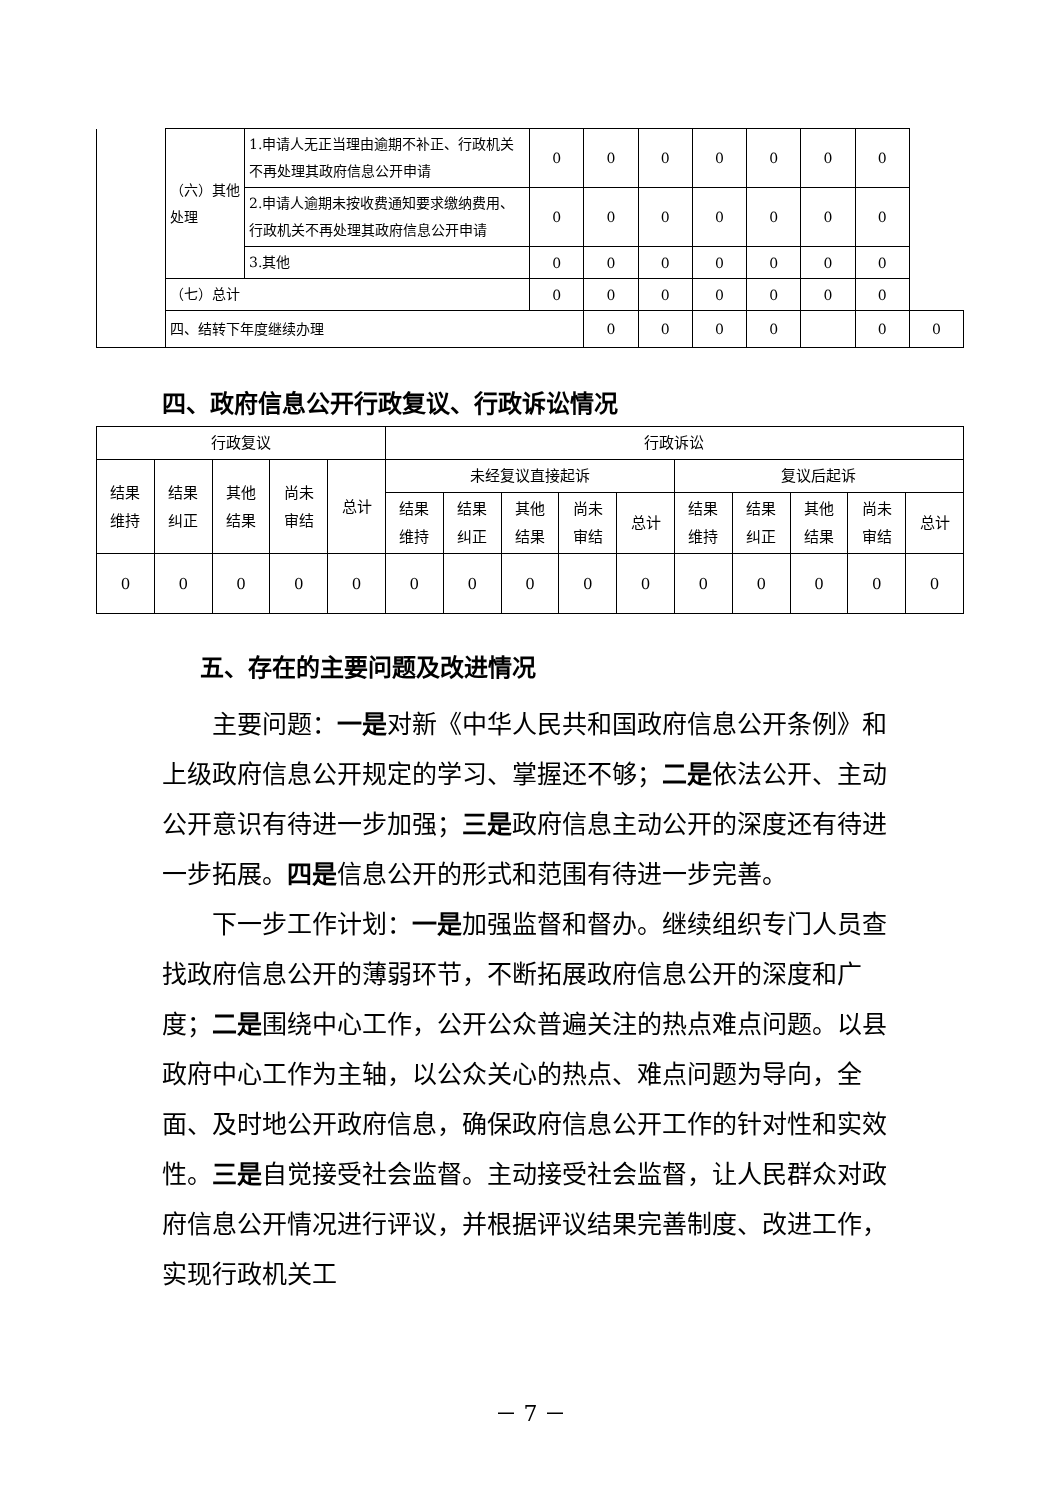| | （六）其他处理 | 1.申请人无正当理由逾期不补正、行政机关不再处理其政府信息公开申请 | 0 | 0 | 0 | 0 | 0 | 0 | 0 | |
| | | 2.申请人逾期未按收费通知要求缴纳费用、行政机关不再处理其政府信息公开申请 | 0 | 0 | 0 | 0 | 0 | 0 | 0 | |
| | | 3.其他 | 0 | 0 | 0 | 0 | 0 | 0 | 0 | |
| | （七）总计 | | 0 | 0 | 0 | 0 | 0 | 0 | 0 | |
| | 四、结转下年度继续办理 | | | 0 | 0 | 0 | 0 | | 0 | 0 |
四、政府信息公开行政复议、行政诉讼情况
| 行政复议 | | | | | 行政诉讼 | | | | | | | | | |
| 结果 维持 | 结果 纠正 | 其他 结果 | 尚未 审结 | 总计 | 未经复议直接起诉 | | | | | 复议后起诉 | | | | |
| | | | | | 结果 维持 | 结果 纠正 | 其他 结果 | 尚未 审结 | 总计 | 结果 维持 | 结果 纠正 | 其他 结果 | 尚未 审结 | 总计 |
| 0 | 0 | 0 | 0 | 0 | 0 | 0 | 0 | 0 | 0 | 0 | 0 | 0 | 0 | 0 |
五、存在的主要问题及改进情况
主要问题：一是对新《中华人民共和国政府信息公开条例》和上级政府信息公开规定的学习、掌握还不够；二是依法公开、主动公开意识有待进一步加强；三是政府信息主动公开的深度还有待进一步拓展。四是信息公开的形式和范围有待进一步完善。
下一步工作计划：一是加强监督和督办。继续组织专门人员查找政府信息公开的薄弱环节，不断拓展政府信息公开的深度和广度；二是围绕中心工作，公开公众普遍关注的热点难点问题。以县政府中心工作为主轴，以公众关心的热点、难点问题为导向，全面、及时地公开政府信息，确保政府信息公开工作的针对性和实效性。三是自觉接受社会监督。主动接受社会监督，让人民群众对政府信息公开情况进行评议，并根据评议结果完善制度、改进工作，实现行政机关工
－ 7 －